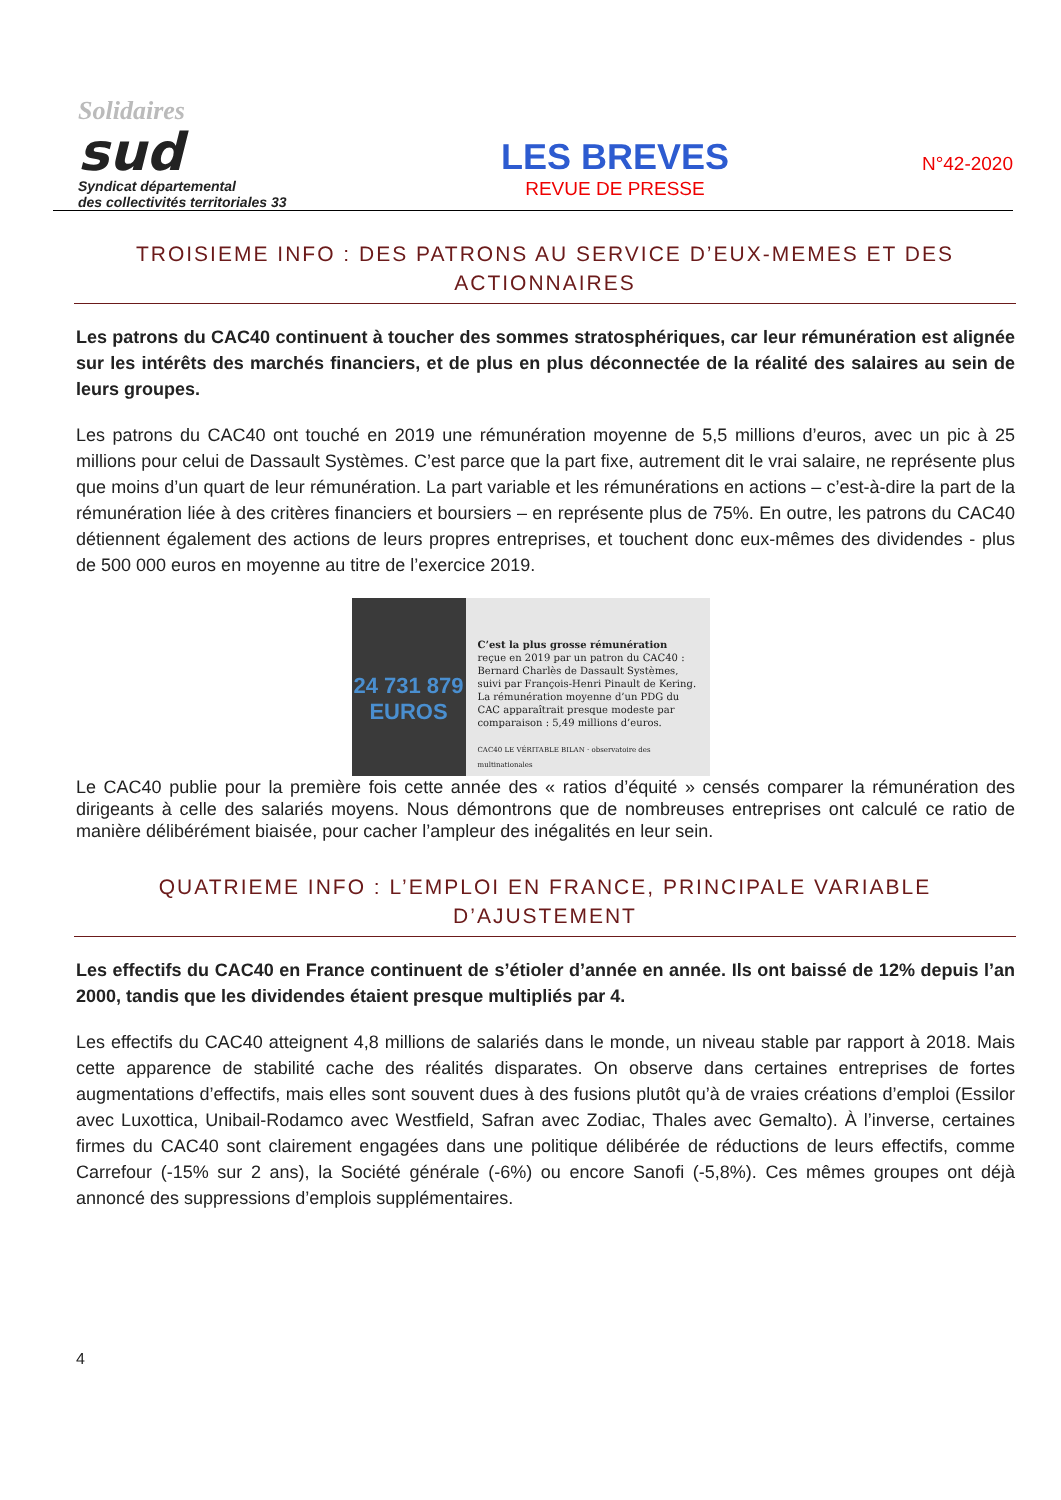Solidaires
sud
Syndicat départemental
des collectivités territoriales 33
LES BREVES
REVUE DE PRESSE
N°42-2020
TROISIEME INFO : DES PATRONS AU SERVICE D’EUX-MEMES ET DES ACTIONNAIRES
Les patrons du CAC40 continuent à toucher des sommes stratosphériques, car leur rémunération est alignée sur les intérêts des marchés financiers, et de plus en plus déconnectée de la réalité des salaires au sein de leurs groupes.
Les patrons du CAC40 ont touché en 2019 une rémunération moyenne de 5,5 millions d’euros, avec un pic à 25 millions pour celui de Dassault Systèmes. C’est parce que la part fixe, autrement dit le vrai salaire, ne représente plus que moins d’un quart de leur rémunération. La part variable et les rémunérations en actions – c’est-à-dire la part de la rémunération liée à des critères financiers et boursiers – en représente plus de 75%. En outre, les patrons du CAC40 détiennent également des actions de leurs propres entreprises, et touchent donc eux-mêmes des dividendes - plus de 500 000 euros en moyenne au titre de l’exercice 2019.
24 731 879
EUROS
C’est la plus grosse rémunération reçue en 2019 par un patron du CAC40 : Bernard Charlès de Dassault Systèmes, suivi par François-Henri Pinault de Kering. La rémunération moyenne d’un PDG du CAC apparaîtrait presque modeste par comparaison : 5,49 millions d’euros.
CAC40 LE VÉRITABLE BILAN · observatoire des multinationales
Le CAC40 publie pour la première fois cette année des « ratios d’équité » censés comparer la rémunération des dirigeants à celle des salariés moyens. Nous démontrons que de nombreuses entreprises ont calculé ce ratio de manière délibérément biaisée, pour cacher l’ampleur des inégalités en leur sein.
QUATRIEME INFO : L’EMPLOI EN FRANCE, PRINCIPALE VARIABLE D’AJUSTEMENT
Les effectifs du CAC40 en France continuent de s’étioler d’année en année. Ils ont baissé de 12% depuis l’an 2000, tandis que les dividendes étaient presque multipliés par 4.
Les effectifs du CAC40 atteignent 4,8 millions de salariés dans le monde, un niveau stable par rapport à 2018. Mais cette apparence de stabilité cache des réalités disparates. On observe dans certaines entreprises de fortes augmentations d’effectifs, mais elles sont souvent dues à des fusions plutôt qu’à de vraies créations d’emploi (Essilor avec Luxottica, Unibail-Rodamco avec Westfield, Safran avec Zodiac, Thales avec Gemalto). À l’inverse, certaines firmes du CAC40 sont clairement engagées dans une politique délibérée de réductions de leurs effectifs, comme Carrefour (-15% sur 2 ans), la Société générale (-6%) ou encore Sanofi (-5,8%). Ces mêmes groupes ont déjà annoncé des suppressions d’emplois supplémentaires.
4